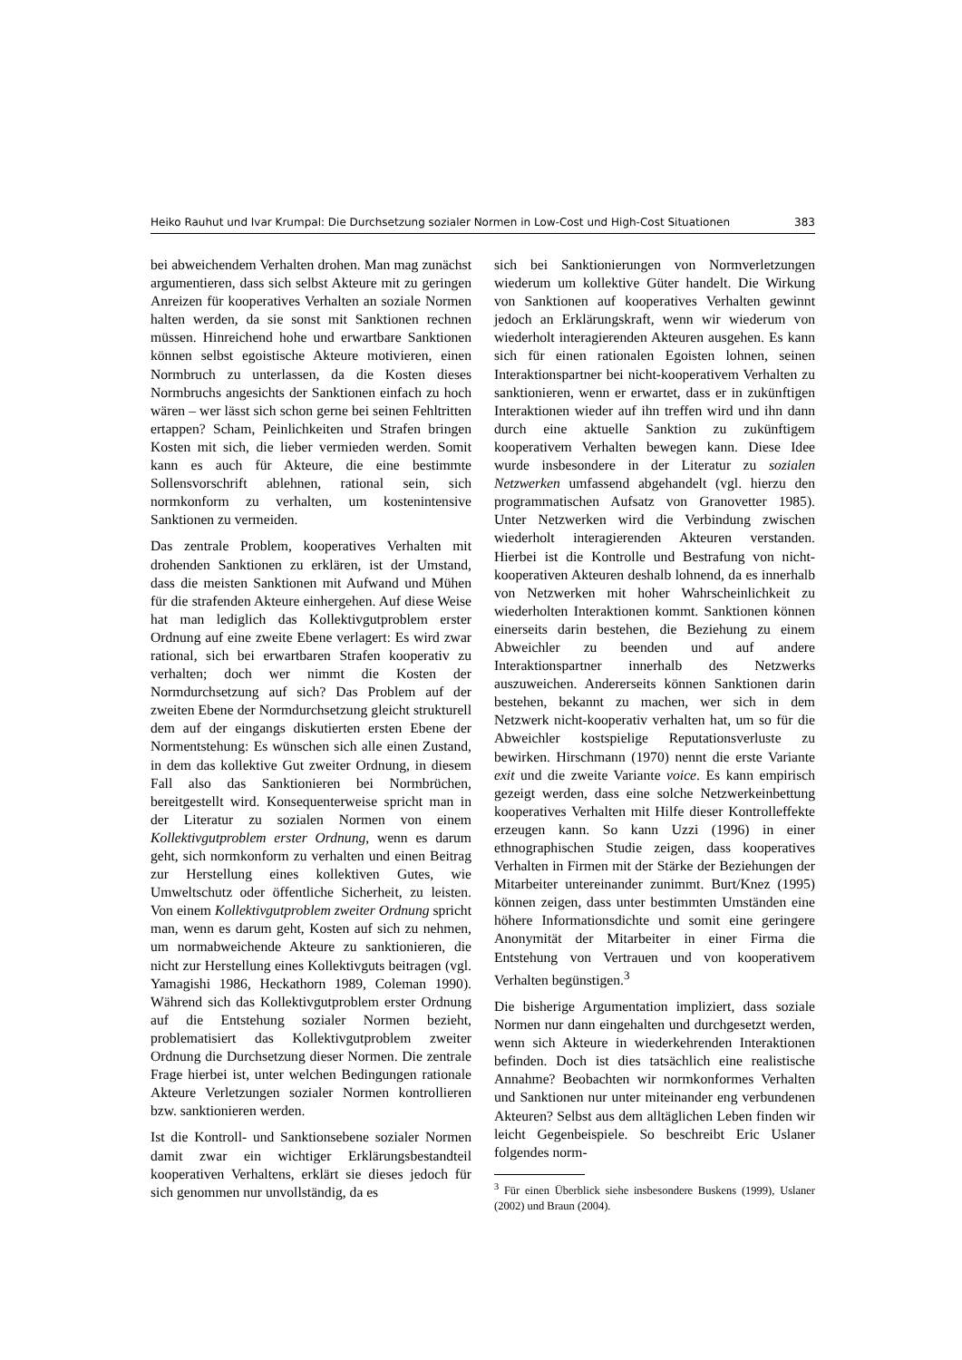Heiko Rauhut und Ivar Krumpal: Die Durchsetzung sozialer Normen in Low-Cost und High-Cost Situationen 383
bei abweichendem Verhalten drohen. Man mag zunächst argumentieren, dass sich selbst Akteure mit zu geringen Anreizen für kooperatives Verhalten an soziale Normen halten werden, da sie sonst mit Sanktionen rechnen müssen. Hinreichend hohe und erwartbare Sanktionen können selbst egoistische Akteure motivieren, einen Normbruch zu unterlassen, da die Kosten dieses Normbruchs angesichts der Sanktionen einfach zu hoch wären – wer lässt sich schon gerne bei seinen Fehltritten ertappen? Scham, Peinlichkeiten und Strafen bringen Kosten mit sich, die lieber vermieden werden. Somit kann es auch für Akteure, die eine bestimmte Sollensvorschrift ablehnen, rational sein, sich normkonform zu verhalten, um kostenintensive Sanktionen zu vermeiden.
Das zentrale Problem, kooperatives Verhalten mit drohenden Sanktionen zu erklären, ist der Umstand, dass die meisten Sanktionen mit Aufwand und Mühen für die strafenden Akteure einhergehen. Auf diese Weise hat man lediglich das Kollektivgutproblem erster Ordnung auf eine zweite Ebene verlagert: Es wird zwar rational, sich bei erwartbaren Strafen kooperativ zu verhalten; doch wer nimmt die Kosten der Normdurchsetzung auf sich? Das Problem auf der zweiten Ebene der Normdurchsetzung gleicht strukturell dem auf der eingangs diskutierten ersten Ebene der Normentstehung: Es wünschen sich alle einen Zustand, in dem das kollektive Gut zweiter Ordnung, in diesem Fall also das Sanktionieren bei Normbrüchen, bereitgestellt wird. Konsequenterweise spricht man in der Literatur zu sozialen Normen von einem Kollektivgutproblem erster Ordnung, wenn es darum geht, sich normkonform zu verhalten und einen Beitrag zur Herstellung eines kollektiven Gutes, wie Umweltschutz oder öffentliche Sicherheit, zu leisten. Von einem Kollektivgutproblem zweiter Ordnung spricht man, wenn es darum geht, Kosten auf sich zu nehmen, um normabweichende Akteure zu sanktionieren, die nicht zur Herstellung eines Kollektivguts beitragen (vgl. Yamagishi 1986, Heckathorn 1989, Coleman 1990). Während sich das Kollektivgutproblem erster Ordnung auf die Entstehung sozialer Normen bezieht, problematisiert das Kollektivgutproblem zweiter Ordnung die Durchsetzung dieser Normen. Die zentrale Frage hierbei ist, unter welchen Bedingungen rationale Akteure Verletzungen sozialer Normen kontrollieren bzw. sanktionieren werden.
Ist die Kontroll- und Sanktionsebene sozialer Normen damit zwar ein wichtiger Erklärungsbestandteil kooperativen Verhaltens, erklärt sie dieses jedoch für sich genommen nur unvollständig, da es
sich bei Sanktionierungen von Normverletzungen wiederum um kollektive Güter handelt. Die Wirkung von Sanktionen auf kooperatives Verhalten gewinnt jedoch an Erklärungskraft, wenn wir wiederum von wiederholt interagierenden Akteuren ausgehen. Es kann sich für einen rationalen Egoisten lohnen, seinen Interaktionspartner bei nicht-kooperativem Verhalten zu sanktionieren, wenn er erwartet, dass er in zukünftigen Interaktionen wieder auf ihn treffen wird und ihn dann durch eine aktuelle Sanktion zu zukünftigem kooperativem Verhalten bewegen kann. Diese Idee wurde insbesondere in der Literatur zu sozialen Netzwerken umfassend abgehandelt (vgl. hierzu den programmatischen Aufsatz von Granovetter 1985). Unter Netzwerken wird die Verbindung zwischen wiederholt interagierenden Akteuren verstanden. Hierbei ist die Kontrolle und Bestrafung von nicht-kooperativen Akteuren deshalb lohnend, da es innerhalb von Netzwerken mit hoher Wahrscheinlichkeit zu wiederholten Interaktionen kommt. Sanktionen können einerseits darin bestehen, die Beziehung zu einem Abweichler zu beenden und auf andere Interaktionspartner innerhalb des Netzwerks auszuweichen. Andererseits können Sanktionen darin bestehen, bekannt zu machen, wer sich in dem Netzwerk nicht-kooperativ verhalten hat, um so für die Abweichler kostspielige Reputationsverluste zu bewirken. Hirschmann (1970) nennt die erste Variante exit und die zweite Variante voice. Es kann empirisch gezeigt werden, dass eine solche Netzwerkeinbettung kooperatives Verhalten mit Hilfe dieser Kontrolleffekte erzeugen kann. So kann Uzzi (1996) in einer ethnographischen Studie zeigen, dass kooperatives Verhalten in Firmen mit der Stärke der Beziehungen der Mitarbeiter untereinander zunimmt. Burt/Knez (1995) können zeigen, dass unter bestimmten Umständen eine höhere Informationsdichte und somit eine geringere Anonymität der Mitarbeiter in einer Firma die Entstehung von Vertrauen und von kooperativem Verhalten begünstigen.<sup>3</sup>
Die bisherige Argumentation impliziert, dass soziale Normen nur dann eingehalten und durchgesetzt werden, wenn sich Akteure in wiederkehrenden Interaktionen befinden. Doch ist dies tatsächlich eine realistische Annahme? Beobachten wir normkonformes Verhalten und Sanktionen nur unter miteinander eng verbundenen Akteuren? Selbst aus dem alltäglichen Leben finden wir leicht Gegenbeispiele. So beschreibt Eric Uslaner folgendes norm-
<sup>3</sup> Für einen Überblick siehe insbesondere Buskens (1999), Uslaner (2002) und Braun (2004).